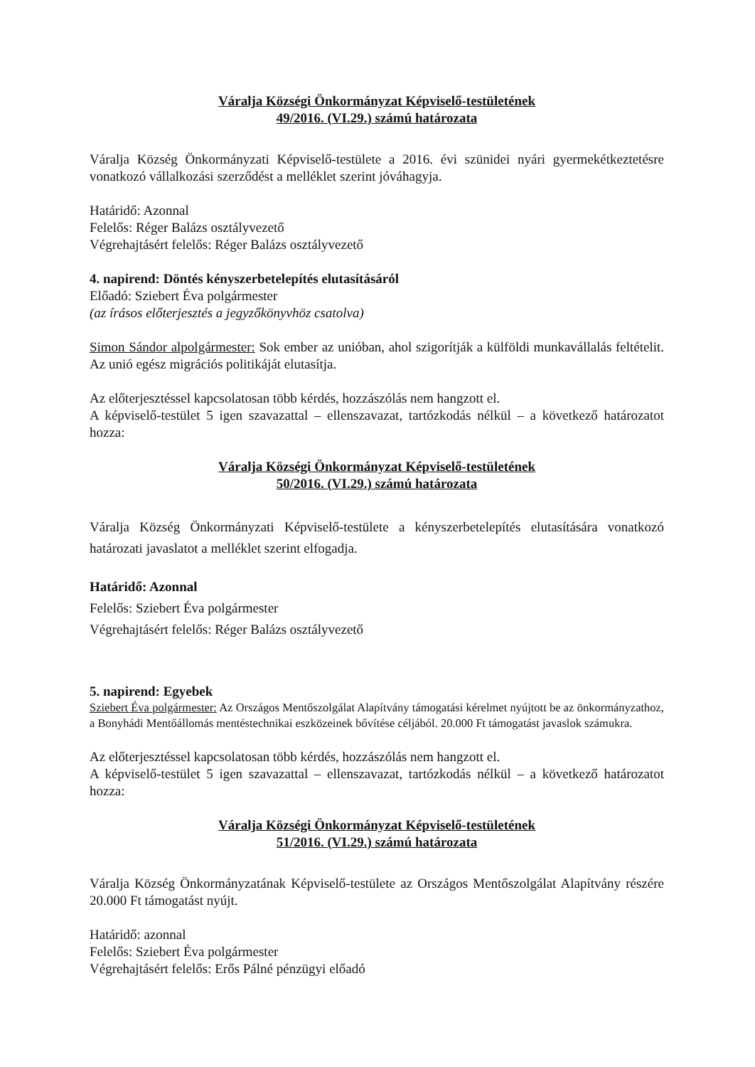Váralja Községi Önkormányzat Képviselő-testületének
49/2016. (VI.29.) számú határozata
Váralja Község Önkormányzati Képviselő-testülete a 2016. évi szünidei nyári gyermekétkeztetésre vonatkozó vállalkozási szerződést a melléklet szerint jóváhagyja.
Határidő: Azonnal
Felelős: Réger Balázs osztályvezető
Végrehajtásért felelős: Réger Balázs osztályvezető
4. napirend: Döntés kényszerbetelepítés elutasításáról
Előadó: Sziebert Éva polgármester
(az írásos előterjesztés a jegyzőkönyvhöz csatolva)
Simon Sándor alpolgármester: Sok ember az unióban, ahol szigorítják a külföldi munkavállalás feltételit. Az unió egész migrációs politikáját elutasítja.
Az előterjesztéssel kapcsolatosan több kérdés, hozzászólás nem hangzott el.
A képviselő-testület 5 igen szavazattal – ellenszavazat, tartózkodás nélkül – a következő határozatot hozza:
Váralja Községi Önkormányzat Képviselő-testületének
50/2016. (VI.29.) számú határozata
Váralja Község Önkormányzati Képviselő-testülete a kényszerbetelepítés elutasítására vonatkozó határozati javaslatot a melléklet szerint elfogadja.
Határidő: Azonnal
Felelős: Sziebert Éva polgármester
Végrehajtásért felelős: Réger Balázs osztályvezető
5. napirend: Egyebek
Sziebert Éva polgármester: Az Országos Mentőszolgálat Alapítvány támogatási kérelmet nyújtott be az önkormányzathoz, a Bonyhádi Mentőállomás mentéstechnikai eszközeinek bővítése céljából. 20.000 Ft támogatást javaslok számukra.
Az előterjesztéssel kapcsolatosan több kérdés, hozzászólás nem hangzott el.
A képviselő-testület 5 igen szavazattal – ellenszavazat, tartózkodás nélkül – a következő határozatot hozza:
Váralja Községi Önkormányzat Képviselő-testületének
51/2016. (VI.29.) számú határozata
Váralja Község Önkormányzatának Képviselő-testülete az Országos Mentőszolgálat Alapítvány részére 20.000 Ft támogatást nyújt.
Határidő: azonnal
Felelős: Sziebert Éva polgármester
Végrehajtásért felelős: Erős Pálné pénzügyi előadó